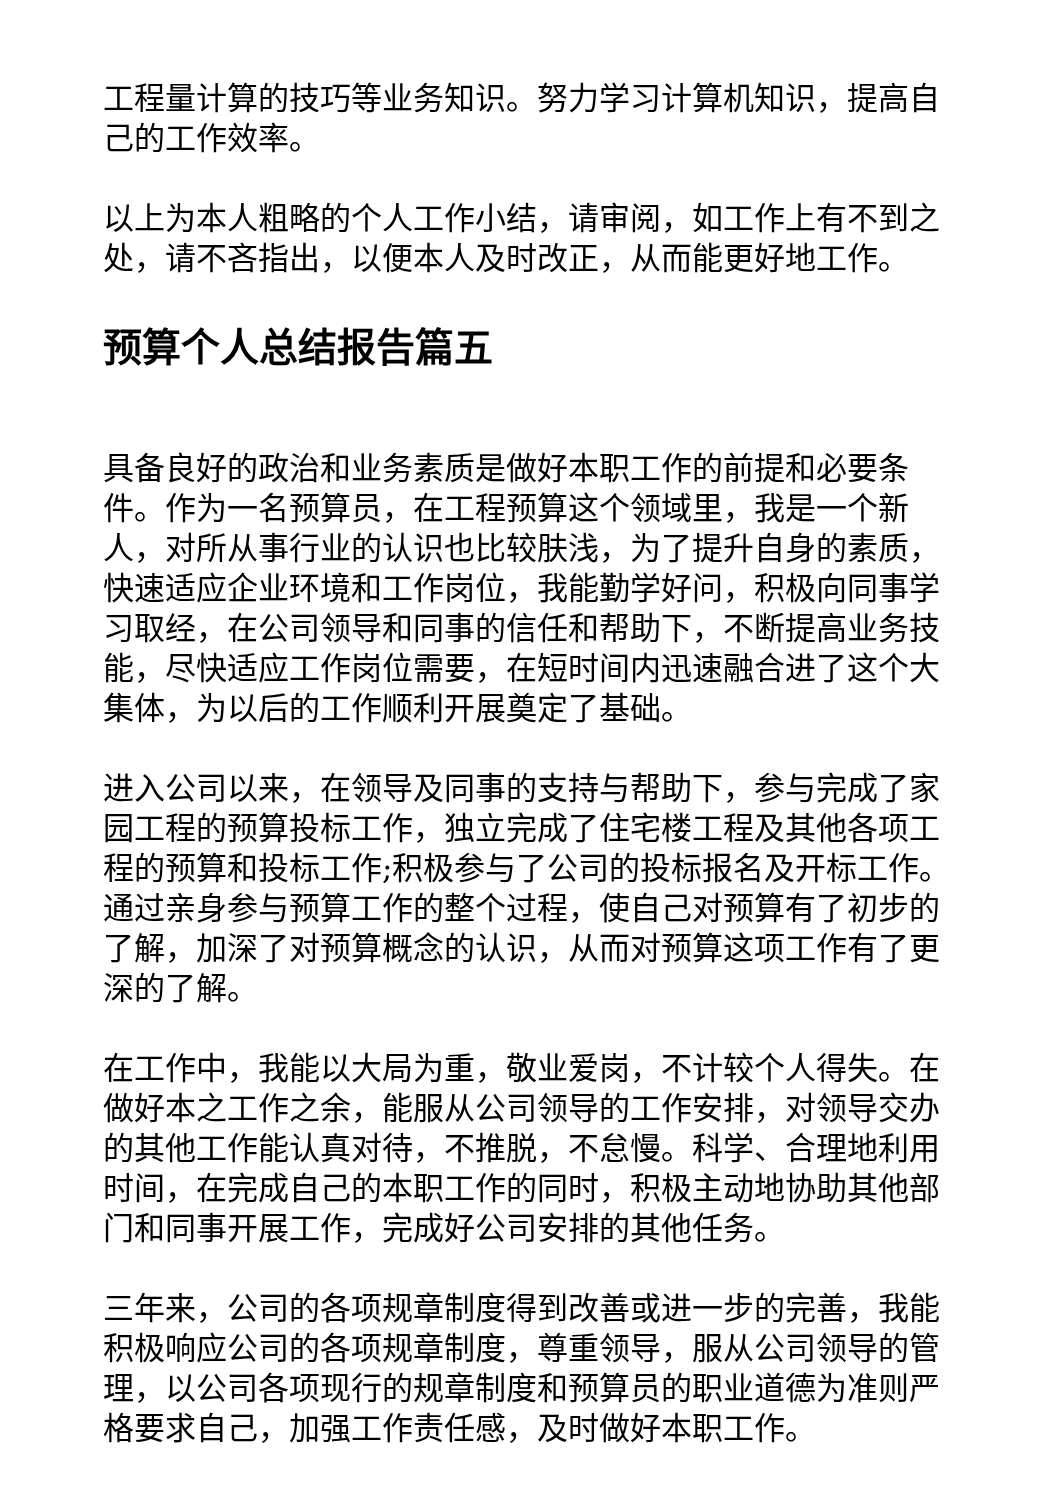工程量计算的技巧等业务知识。努力学习计算机知识，提高自己的工作效率。
以上为本人粗略的个人工作小结，请审阅，如工作上有不到之处，请不吝指出，以便本人及时改正，从而能更好地工作。
预算个人总结报告篇五
具备良好的政治和业务素质是做好本职工作的前提和必要条件。作为一名预算员，在工程预算这个领域里，我是一个新人，对所从事行业的认识也比较肤浅，为了提升自身的素质，快速适应企业环境和工作岗位，我能勤学好问，积极向同事学习取经，在公司领导和同事的信任和帮助下，不断提高业务技能，尽快适应工作岗位需要，在短时间内迅速融合进了这个大集体，为以后的工作顺利开展奠定了基础。
进入公司以来，在领导及同事的支持与帮助下，参与完成了家园工程的预算投标工作，独立完成了住宅楼工程及其他各项工程的预算和投标工作;积极参与了公司的投标报名及开标工作。通过亲身参与预算工作的整个过程，使自己对预算有了初步的了解，加深了对预算概念的认识，从而对预算这项工作有了更深的了解。
在工作中，我能以大局为重，敬业爱岗，不计较个人得失。在做好本之工作之余，能服从公司领导的工作安排，对领导交办的其他工作能认真对待，不推脱，不怠慢。科学、合理地利用时间，在完成自己的本职工作的同时，积极主动地协助其他部门和同事开展工作，完成好公司安排的其他任务。
三年来，公司的各项规章制度得到改善或进一步的完善，我能积极响应公司的各项规章制度，尊重领导，服从公司领导的管理，以公司各项现行的规章制度和预算员的职业道德为准则严格要求自己，加强工作责任感，及时做好本职工作。